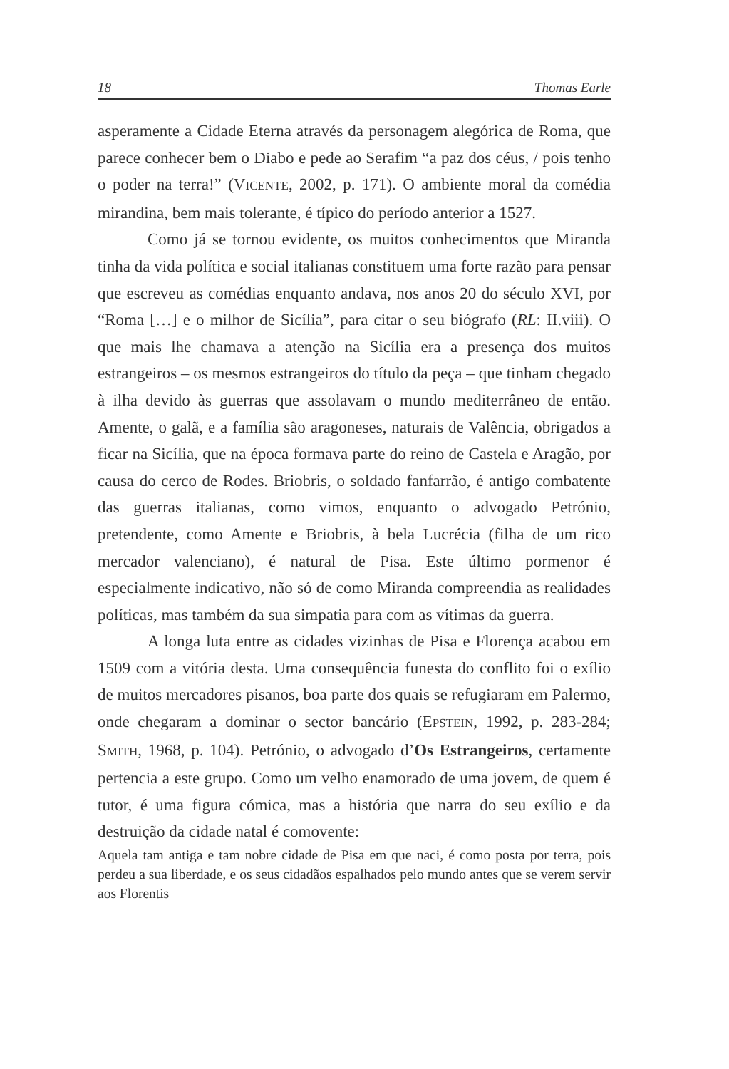18 Thomas Earle
asperamente a Cidade Eterna através da personagem alegórica de Roma, que parece conhecer bem o Diabo e pede ao Serafim “a paz dos céus, / pois tenho o poder na terra!” (VICENTE, 2002, p. 171). O ambiente moral da comédia mirandina, bem mais tolerante, é típico do período anterior a 1527.
Como já se tornou evidente, os muitos conhecimentos que Miranda tinha da vida política e social italianas constituem uma forte razão para pensar que escreveu as comédias enquanto andava, nos anos 20 do século XVI, por “Roma […] e o milhor de Sicília”, para citar o seu biógrafo (RL: II.viii). O que mais lhe chamava a atenção na Sicília era a presença dos muitos estrangeiros – os mesmos estrangeiros do título da peça – que tinham chegado à ilha devido às guerras que assolavam o mundo mediterrâneo de então. Amente, o galã, e a família são aragoneses, naturais de Valência, obrigados a ficar na Sicília, que na época formava parte do reino de Castela e Aragão, por causa do cerco de Rodes. Briobris, o soldado fanfarrão, é antigo combatente das guerras italianas, como vimos, enquanto o advogado Petrónio, pretendente, como Amente e Briobris, à bela Lucrécia (filha de um rico mercador valenciano), é natural de Pisa. Este último pormenor é especialmente indicativo, não só de como Miranda compreendia as realidades políticas, mas também da sua simpatia para com as vítimas da guerra.
A longa luta entre as cidades vizinhas de Pisa e Florença acabou em 1509 com a vitória desta. Uma consequência funesta do conflito foi o exílio de muitos mercadores pisanos, boa parte dos quais se refugiaram em Palermo, onde chegaram a dominar o sector bancário (EPSTEIN, 1992, p. 283-284; SMITH, 1968, p. 104). Petrónio, o advogado d’Os Estrangeiros, certamente pertencia a este grupo. Como um velho enamorado de uma jovem, de quem é tutor, é uma figura cómica, mas a história que narra do seu exílio e da destruição da cidade natal é comovente:
Aquela tam antiga e tam nobre cidade de Pisa em que naci, é como posta por terra, pois perdeu a sua liberdade, e os seus cidadãos espalhados pelo mundo antes que se verem servir aos Florentis